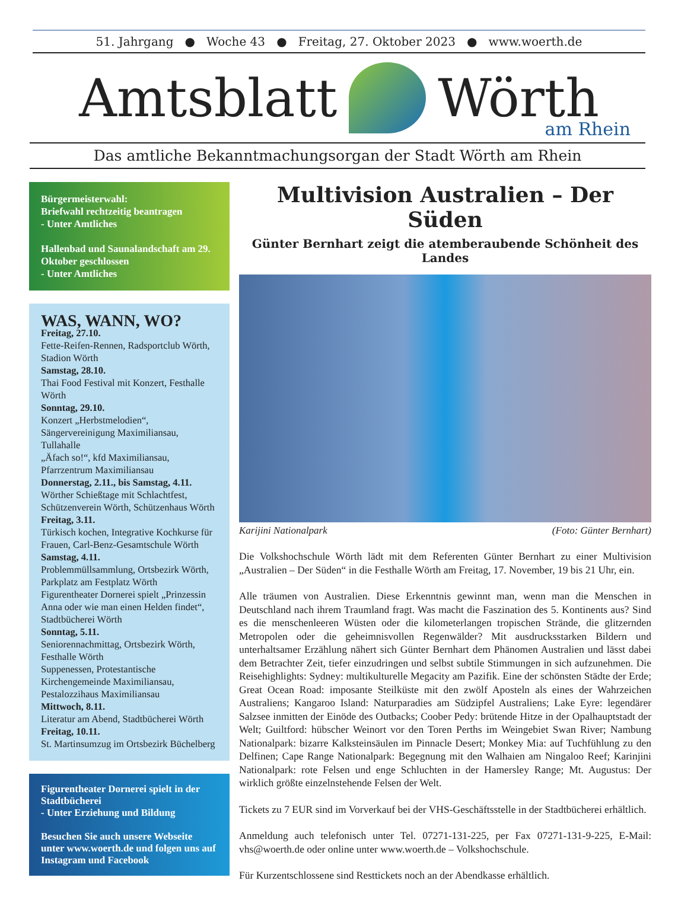51. Jahrgang ● Woche 43 ● Freitag, 27. Oktober 2023 ● www.woerth.de
Amtsblatt
Wörth
am Rhein
Das amtliche Bekanntmachungsorgan der Stadt Wörth am Rhein
Bürgermeisterwahl:
Briefwahl rechtzeitig beantragen
- Unter Amtliches
Hallenbad und Saunalandschaft am 29. Oktober geschlossen
- Unter Amtliches
WAS, WANN, WO?
Freitag, 27.10.
Fette-Reifen-Rennen, Radsportclub Wörth, Stadion Wörth
Samstag, 28.10.
Thai Food Festival mit Konzert, Festhalle Wörth
Sonntag, 29.10.
Konzert „Herbstmelodien“, Sängervereinigung Maximiliansau, Tullahalle
„Äfach so!“, kfd Maximiliansau, Pfarrzentrum Maximiliansau
Donnerstag, 2.11., bis Samstag, 4.11.
Wörther Schießtage mit Schlachtfest, Schützenverein Wörth, Schützenhaus Wörth
Freitag, 3.11.
Türkisch kochen, Integrative Kochkurse für Frauen, Carl-Benz-Gesamtschule Wörth
Samstag, 4.11.
Problemmüllsammlung, Ortsbezirk Wörth, Parkplatz am Festplatz Wörth
Figurentheater Dornerei spielt „Prinzessin Anna oder wie man einen Helden findet“, Stadtbücherei Wörth
Sonntag, 5.11.
Seniorennachmittag, Ortsbezirk Wörth, Festhalle Wörth
Suppenessen, Protestantische Kirchengemeinde Maximiliansau, Pestalozzihaus Maximiliansau
Mittwoch, 8.11.
Literatur am Abend, Stadtbücherei Wörth
Freitag, 10.11.
St. Martinsumzug im Ortsbezirk Büchelberg
Figurentheater Dornerei spielt in der Stadtbücherei
- Unter Erziehung und Bildung
Besuchen Sie auch unsere Webseite unter www.woerth.de und folgen uns auf Instagram und Facebook
Multivision Australien – Der Süden
Günter Bernhart zeigt die atemberaubende Schönheit des Landes
Karijini Nationalpark (Foto: Günter Bernhart)
Die Volkshochschule Wörth lädt mit dem Referenten Günter Bernhart zu einer Multivision „Australien – Der Süden“ in die Festhalle Wörth am Freitag, 17. November, 19 bis 21 Uhr, ein.
Alle träumen von Australien. Diese Erkenntnis gewinnt man, wenn man die Menschen in Deutschland nach ihrem Traumland fragt. Was macht die Faszination des 5. Kontinents aus? Sind es die menschenleeren Wüsten oder die kilometerlangen tropischen Strände, die glitzernden Metropolen oder die geheimnisvollen Regenwälder? Mit ausdrucksstarken Bildern und unterhaltsamer Erzählung nähert sich Günter Bernhart dem Phänomen Australien und lässt dabei dem Betrachter Zeit, tiefer einzudringen und selbst subtile Stimmungen in sich aufzunehmen. Die Reisehighlights: Sydney: multikulturelle Megacity am Pazifik. Eine der schönsten Städte der Erde; Great Ocean Road: imposante Steilküste mit den zwölf Aposteln als eines der Wahrzeichen Australiens; Kangaroo Island: Naturparadies am Südzipfel Australiens; Lake Eyre: legendärer Salzsee inmitten der Einöde des Outbacks; Coober Pedy: brütende Hitze in der Opalhauptstadt der Welt; Guiltford: hübscher Weinort vor den Toren Perths im Weingebiet Swan River; Nambung Nationalpark: bizarre Kalksteinsäulen im Pinnacle Desert; Monkey Mia: auf Tuchfühlung zu den Delfinen; Cape Range Nationalpark: Begegnung mit den Walhaien am Ningaloo Reef; Karinjini Nationalpark: rote Felsen und enge Schluchten in der Hamersley Range; Mt. Augustus: Der wirklich größte einzelnstehende Felsen der Welt.
Tickets zu 7 EUR sind im Vorverkauf bei der VHS-Geschäftsstelle in der Stadtbücherei erhältlich.
Anmeldung auch telefonisch unter Tel. 07271-131-225, per Fax 07271-131-9-225, E-Mail: vhs@woerth.de oder online unter www.woerth.de – Volkshochschule.
Für Kurzentschlossene sind Resttickets noch an der Abendkasse erhältlich.